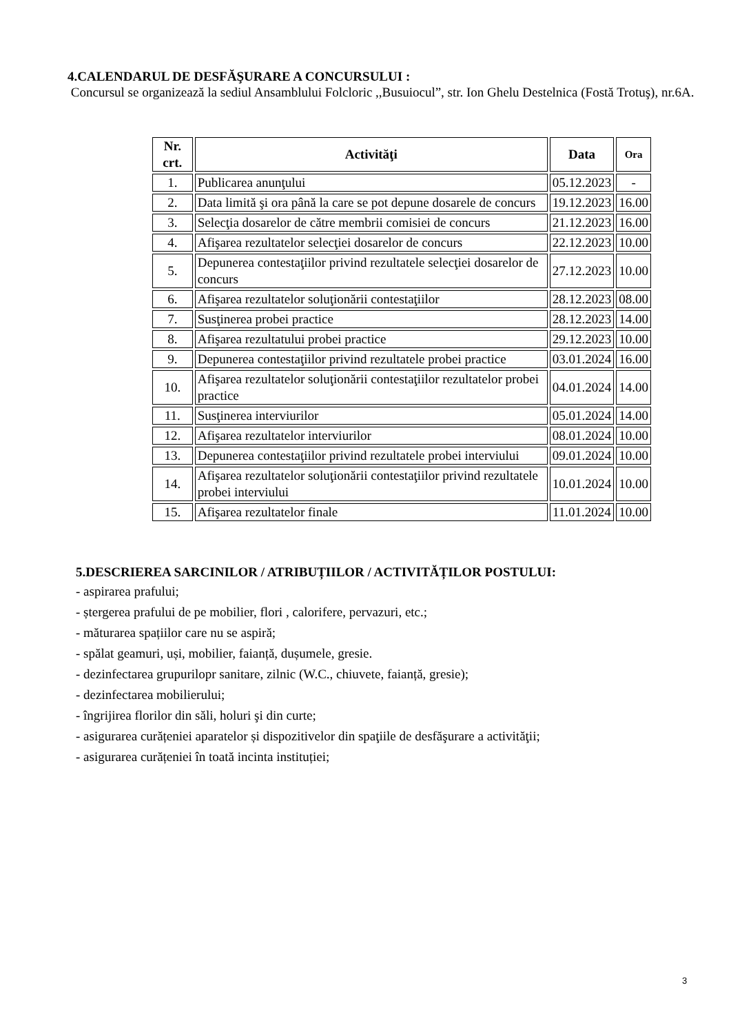4.CALENDARUL DE DESFĂŞURARE A CONCURSULUI :
Concursul se organizează la sediul Ansamblului Folcloric ,,Busuiocul”, str. Ion Ghelu Destelnica (Fostă Trotuş), nr.6A.
| Nr. crt. | Activităţi | Data | Ora |
| --- | --- | --- | --- |
| 1. | Publicarea anunţului | 05.12.2023 | - |
| 2. | Data limită şi ora până la care se pot depune dosarele de concurs | 19.12.2023 | 16.00 |
| 3. | Selecţia dosarelor de către membrii comisiei de concurs | 21.12.2023 | 16.00 |
| 4. | Afişarea rezultatelor selecţiei dosarelor de concurs | 22.12.2023 | 10.00 |
| 5. | Depunerea contestaţiilor privind rezultatele selecţiei dosarelor de concurs | 27.12.2023 | 10.00 |
| 6. | Afişarea rezultatelor soluţionării contestaţiilor | 28.12.2023 | 08.00 |
| 7. | Susţinerea probei practice | 28.12.2023 | 14.00 |
| 8. | Afişarea rezultatului probei practice | 29.12.2023 | 10.00 |
| 9. | Depunerea contestaţiilor privind rezultatele probei practice | 03.01.2024 | 16.00 |
| 10. | Afişarea rezultatelor soluţionării contestaţiilor rezultatelor probei practice | 04.01.2024 | 14.00 |
| 11. | Susţinerea interviurilor | 05.01.2024 | 14.00 |
| 12. | Afişarea rezultatelor interviurilor | 08.01.2024 | 10.00 |
| 13. | Depunerea contestaţiilor privind rezultatele probei interviului | 09.01.2024 | 10.00 |
| 14. | Afişarea rezultatelor soluţionării contestaţiilor privind rezultatele probei interviului | 10.01.2024 | 10.00 |
| 15. | Afişarea rezultatelor finale | 11.01.2024 | 10.00 |
5.DESCRIEREA SARCINILOR / ATRIBUȚIILOR / ACTIVITĂȚILOR POSTULUI:
- aspirarea prafului;
- ștergerea prafului de pe mobilier, flori , calorifere, pervazuri, etc.;
- măturarea spațiilor care nu se aspiră;
- spălat geamuri, uși, mobilier, faianță, dușumele, gresie.
- dezinfectarea grupurilopr sanitare, zilnic (W.C., chiuvete, faianță, gresie);
- dezinfectarea mobilierului;
- îngrijirea florilor din săli, holuri şi din curte;
- asigurarea curățeniei aparatelor și dispozitivelor din spaţiile de desfăşurare a activităţii;
- asigurarea curățeniei în toată incinta instituției;
3